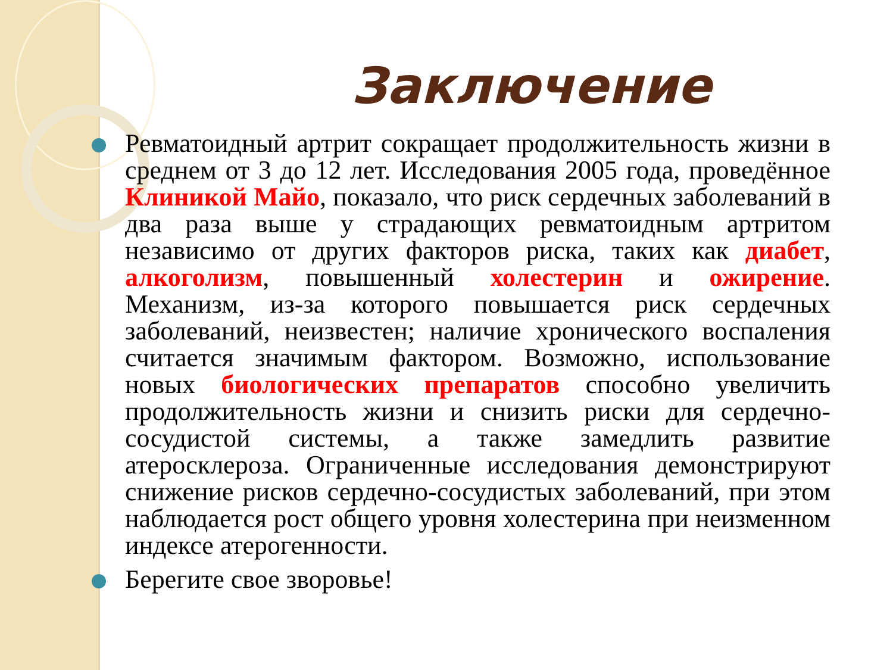Заключение
Ревматоидный артрит сокращает продолжительность жизни в среднем от 3 до 12 лет. Исследования 2005 года, проведённое Клиникой Майо, показало, что риск сердечных заболеваний в два раза выше у страдающих ревматоидным артритом независимо от других факторов риска, таких как диабет, алкоголизм, повышенный холестерин и ожирение. Механизм, из-за которого повышается риск сердечных заболеваний, неизвестен; наличие хронического воспаления считается значимым фактором. Возможно, использование новых биологических препаратов способно увеличить продолжительность жизни и снизить риски для сердечно-сосудистой системы, а также замедлить развитие атеросклероза. Ограниченные исследования демонстрируют снижение рисков сердечно-сосудистых заболеваний, при этом наблюдается рост общего уровня холестерина при неизменном индексе атерогенности.
Берегите свое зворовье!